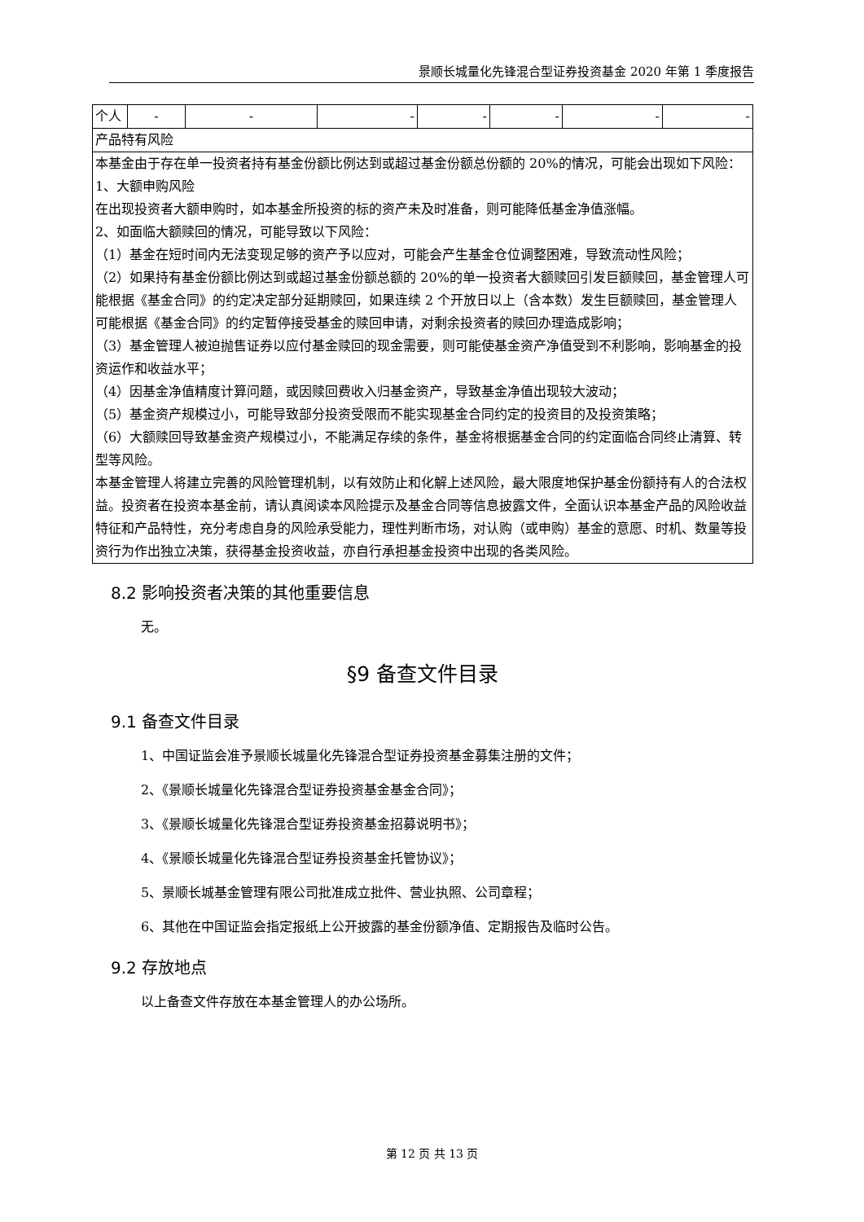景顺长城量化先锋混合型证券投资基金 2020 年第 1 季度报告
| 个人 | - | - | - | - | - | - | - |
| 产品特有风险 | | | | | | | |
| 本基金由于存在单一投资者持有基金份额比例达到或超过基金份额总份额的 20%的情况，可能会出现如下风险： 1、大额申购风险 在出现投资者大额申购时，如本基金所投资的标的资产未及时准备，则可能降低基金净值涨幅。 2、如面临大额赎回的情况，可能导致以下风险： （1）基金在短时间内无法变现足够的资产予以应对，可能会产生基金仓位调整困难，导致流动性风险； （2）如果持有基金份额比例达到或超过基金份额总额的 20%的单一投资者大额赎回引发巨额赎回，基金管理人可能根据《基金合同》的约定决定部分延期赎回，如果连续 2 个开放日以上（含本数）发生巨额赎回，基金管理人可能根据《基金合同》的约定暂停接受基金的赎回申请，对剩余投资者的赎回办理造成影响； （3）基金管理人被迫抛售证券以应付基金赎回的现金需要，则可能使基金资产净值受到不利影响，影响基金的投资运作和收益水平； （4）因基金净值精度计算问题，或因赎回费收入归基金资产，导致基金净值出现较大波动； （5）基金资产规模过小，可能导致部分投资受限而不能实现基金合同约定的投资目的及投资策略； （6）大额赎回导致基金资产规模过小，不能满足存续的条件，基金将根据基金合同的约定面临合同终止清算、转型等风险。 本基金管理人将建立完善的风险管理机制，以有效防止和化解上述风险，最大限度地保护基金份额持有人的合法权益。投资者在投资本基金前，请认真阅读本风险提示及基金合同等信息披露文件，全面认识本基金产品的风险收益特征和产品特性，充分考虑自身的风险承受能力，理性判断市场，对认购（或申购）基金的意愿、时机、数量等投资行为作出独立决策，获得基金投资收益，亦自行承担基金投资中出现的各类风险。 | | | | | | | |
8.2 影响投资者决策的其他重要信息
无。
§9 备查文件目录
9.1 备查文件目录
1、中国证监会准予景顺长城量化先锋混合型证券投资基金募集注册的文件；
2、《景顺长城量化先锋混合型证券投资基金基金合同》；
3、《景顺长城量化先锋混合型证券投资基金招募说明书》；
4、《景顺长城量化先锋混合型证券投资基金托管协议》；
5、景顺长城基金管理有限公司批准成立批件、营业执照、公司章程；
6、其他在中国证监会指定报纸上公开披露的基金份额净值、定期报告及临时公告。
9.2 存放地点
以上备查文件存放在本基金管理人的办公场所。
第 12 页 共 13 页